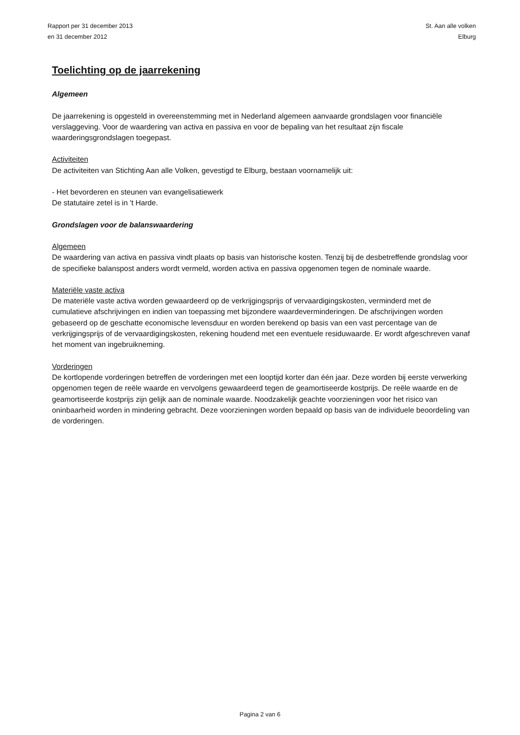Rapport per 31 december 2013
en 31 december 2012
St. Aan alle volken
Elburg
Toelichting op de jaarrekening
Algemeen
De jaarrekening is opgesteld in overeenstemming met in Nederland algemeen aanvaarde grondslagen voor financiële verslaggeving. Voor de waardering van activa en passiva en voor de bepaling van het resultaat zijn fiscale waarderingsgrondslagen toegepast.
Activiteiten
De activiteiten van Stichting Aan alle Volken, gevestigd te Elburg, bestaan voornamelijk uit:
- Het bevorderen en steunen van evangelisatiewerk
De statutaire zetel is in 't Harde.
Grondslagen voor de balanswaardering
Algemeen
De waardering van activa en passiva vindt plaats op basis van historische kosten. Tenzij bij de desbetreffende grondslag voor de specifieke balanspost anders wordt vermeld, worden activa en passiva opgenomen tegen de nominale waarde.
Materiële vaste activa
De materiële vaste activa worden gewaardeerd op de verkrijgingsprijs of vervaardigingskosten, verminderd met de cumulatieve afschrijvingen en indien van toepassing met bijzondere waardeverminderingen. De afschrijvingen worden gebaseerd op de geschatte economische levensduur en worden berekend op basis van een vast percentage van de verkrijgingsprijs of de vervaardigingskosten, rekening houdend met een eventuele residuwaarde. Er wordt afgeschreven vanaf het moment van ingebruikneming.
Vorderingen
De kortlopende vorderingen betreffen de vorderingen met een looptijd korter dan één jaar. Deze worden bij eerste verwerking opgenomen tegen de reële waarde en vervolgens gewaardeerd tegen de geamortiseerde kostprijs. De reële waarde en de geamortiseerde kostprijs zijn gelijk aan de nominale waarde. Noodzakelijk geachte voorzieningen voor het risico van oninbaarheid worden in mindering gebracht. Deze voorzieningen worden bepaald op basis van de individuele beoordeling van de vorderingen.
Pagina 2 van 6